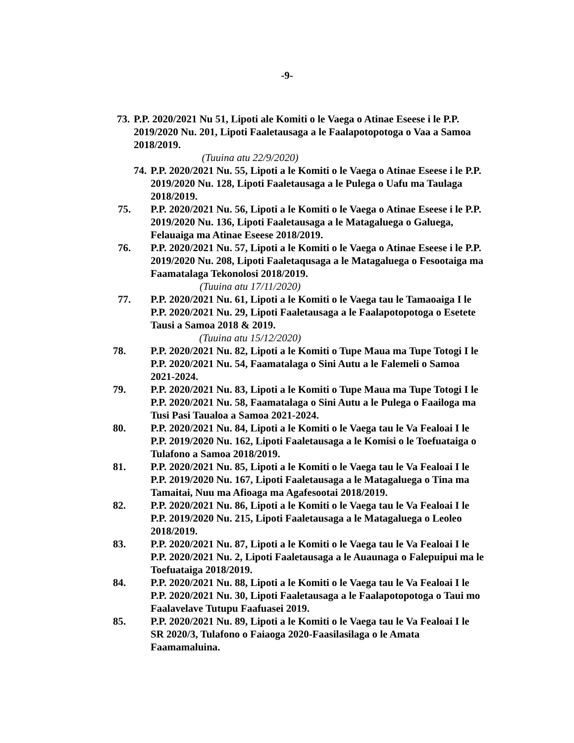-9-
73. P.P. 2020/2021 Nu 51, Lipoti ale Komiti o le Vaega o Atinae Eseese i le P.P. 2019/2020 Nu. 201, Lipoti Faaletausaga a le Faalapotopotoga o Vaa a Samoa 2018/2019.
(Tuuina atu 22/9/2020)
74. P.P. 2020/2021 Nu. 55, Lipoti a le Komiti o le Vaega o Atinae Eseese i le P.P. 2019/2020 Nu. 128, Lipoti Faaletausaga a le Pulega o Uafu ma Taulaga 2018/2019.
75. P.P. 2020/2021 Nu. 56, Lipoti a le Komiti o le Vaega o Atinae Eseese i le P.P. 2019/2020 Nu. 136, Lipoti Faaletausaga a le Matagaluega o Galuega, Felauaiga ma Atinae Eseese 2018/2019.
76. P.P. 2020/2021 Nu. 57, Lipoti a le Komiti o le Vaega o Atinae Eseese i le P.P. 2019/2020 Nu. 208, Lipoti Faaletaqusaga a le Matagaluega o Fesootaiga ma Faamatalaga Tekonolosi 2018/2019.
(Tuuina atu 17/11/2020)
77. P.P. 2020/2021 Nu. 61, Lipoti a le Komiti o le Vaega tau le Tamaoaiga I le P.P. 2020/2021 Nu. 29, Lipoti Faaletausaga a le Faalapotopotoga o Esetete Tausi a Samoa 2018 & 2019.
(Tuuina atu 15/12/2020)
78. P.P. 2020/2021 Nu. 82, Lipoti a le Komiti o Tupe Maua ma Tupe Totogi I le P.P. 2020/2021 Nu. 54, Faamatalaga o Sini Autu a le Falemeli o Samoa 2021-2024.
79. P.P. 2020/2021 Nu. 83, Lipoti a le Komiti o Tupe Maua ma Tupe Totogi I le P.P. 2020/2021 Nu. 58, Faamatalaga o Sini Autu a le Pulega o Faailoga ma Tusi Pasi Taualoa a Samoa 2021-2024.
80. P.P. 2020/2021 Nu. 84, Lipoti a le Komiti o le Vaega tau le Va Fealoai I le P.P. 2019/2020 Nu. 162, Lipoti Faaletausaga a le Komisi o le Toefuataiga o Tulafono a Samoa 2018/2019.
81. P.P. 2020/2021 Nu. 85, Lipoti a le Komiti o le Vaega tau le Va Fealoai I le P.P. 2019/2020 Nu. 167, Lipoti Faaletausaga a le Matagaluega o Tina ma Tamaitai, Nuu ma Afioaga ma Agafesootai 2018/2019.
82. P.P. 2020/2021 Nu. 86, Lipoti a le Komiti o le Vaega tau le Va Fealoai I le P.P. 2019/2020 Nu. 215, Lipoti Faaletausaga a le Matagaluega o Leoleo 2018/2019.
83. P.P. 2020/2021 Nu. 87, Lipoti a le Komiti o le Vaega tau le Va Fealoai I le P.P. 2020/2021 Nu. 2, Lipoti Faaletausaga a le Auaunaga o Falepuipui ma le Toefuataiga 2018/2019.
84. P.P. 2020/2021 Nu. 88, Lipoti a le Komiti o le Vaega tau le Va Fealoai I le P.P. 2020/2021 Nu. 30, Lipoti Faaletausaga a le Faalapotopotoga o Taui mo Faalavelave Tutupu Faafuasei 2019.
85. P.P. 2020/2021 Nu. 89, Lipoti a le Komiti o le Vaega tau le Va Fealoai I le SR 2020/3, Tulafono o Faiaoga 2020-Faasilasilaga o le Amata Faamamaluina.